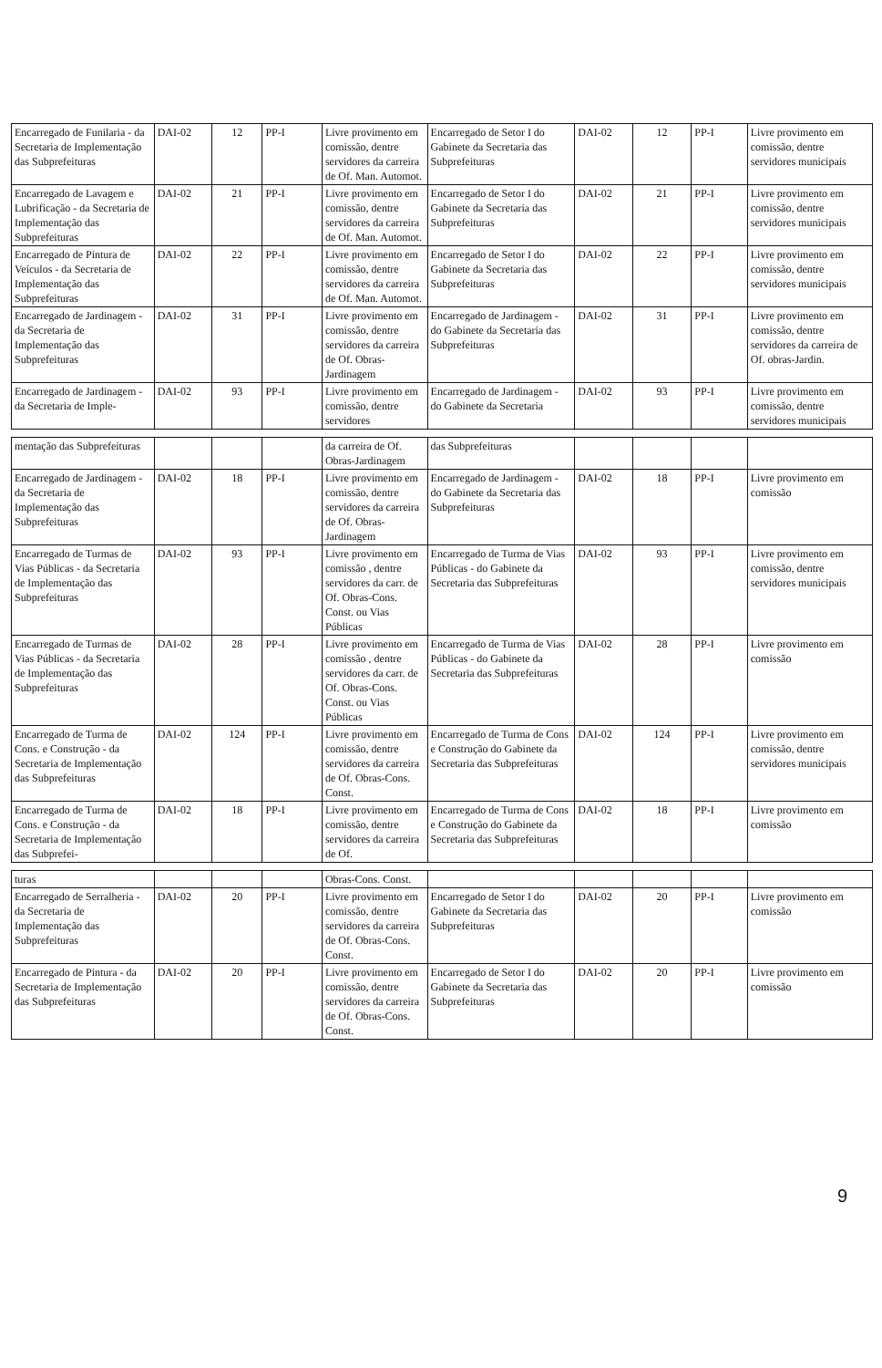| Encarregado de Funilaria - da Secretaria de Implementação das Subprefeituras | DAI-02 | 12 | PP-I | Livre provimento em comissão, dentre servidores da carreira de Of. Man. Automot. | Encarregado de Setor I do Gabinete da Secretaria das Subprefeituras | DAI-02 | 12 | PP-I | Livre provimento em comissão, dentre servidores municipais |
| Encarregado de Lavagem e Lubrificação - da Secretaria de Implementação das Subprefeituras | DAI-02 | 21 | PP-I | Livre provimento em comissão, dentre servidores da carreira de Of. Man. Automot. | Encarregado de Setor I do Gabinete da Secretaria das Subprefeituras | DAI-02 | 21 | PP-I | Livre provimento em comissão, dentre servidores municipais |
| Encarregado de Pintura de Veículos - da Secretaria de Implementação das Subprefeituras | DAI-02 | 22 | PP-I | Livre provimento em comissão, dentre servidores da carreira de Of. Man. Automot. | Encarregado de Setor I do Gabinete da Secretaria das Subprefeituras | DAI-02 | 22 | PP-I | Livre provimento em comissão, dentre servidores municipais |
| Encarregado de Jardinagem - da Secretaria de Implementação das Subprefeituras | DAI-02 | 31 | PP-I | Livre provimento em comissão, dentre servidores da carreira de Of. Obras-Jardinagem | Encarregado de Jardinagem - do Gabinete da Secretaria das Subprefeituras | DAI-02 | 31 | PP-I | Livre provimento em comissão, dentre servidores da carreira de Of. obras-Jardin. |
| Encarregado de Jardinagem - da Secretaria de Imple- | DAI-02 | 93 | PP-I | Livre provimento em comissão, dentre servidores | Encarregado de Jardinagem - do Gabinete da Secretaria | DAI-02 | 93 | PP-I | Livre provimento em comissão, dentre servidores municipais |
| mentação das Subprefeituras | | | | da carreira de Of. Obras-Jardinagem | das Subprefeituras | | | | |
| Encarregado de Jardinagem - da Secretaria de Implementação das Subprefeituras | DAI-02 | 18 | PP-I | Livre provimento em comissão, dentre servidores da carreira de Of. Obras-Jardinagem | Encarregado de Jardinagem - do Gabinete da Secretaria das Subprefeituras | DAI-02 | 18 | PP-I | Livre provimento em comissão |
| Encarregado de Turmas de Vias Públicas - da Secretaria de Implementação das Subprefeituras | DAI-02 | 93 | PP-I | Livre provimento em comissão , dentre servidores da carr. de Of. Obras-Cons. Const. ou Vias Públicas | Encarregado de Turma de Vias Públicas - do Gabinete da Secretaria das Subprefeituras | DAI-02 | 93 | PP-I | Livre provimento em comissão, dentre servidores municipais |
| Encarregado de Turmas de Vias Públicas - da Secretaria de Implementação das Subprefeituras | DAI-02 | 28 | PP-I | Livre provimento em comissão , dentre servidores da carr. de Of. Obras-Cons. Const. ou Vias Públicas | Encarregado de Turma de Vias Públicas - do Gabinete da Secretaria das Subprefeituras | DAI-02 | 28 | PP-I | Livre provimento em comissão |
| Encarregado de Turma de Cons. e Construção - da Secretaria de Implementação das Subprefeituras | DAI-02 | 124 | PP-I | Livre provimento em comissão, dentre servidores da carreira de Of. Obras-Cons. Const. | Encarregado de Turma de Cons e Construção do Gabinete da Secretaria das Subprefeituras | DAI-02 | 124 | PP-I | Livre provimento em comissão, dentre servidores municipais |
| Encarregado de Turma de Cons. e Construção - da Secretaria de Implementação das Subprefei- | DAI-02 | 18 | PP-I | Livre provimento em comissão, dentre servidores da carreira de Of. | Encarregado de Turma de Cons e Construção do Gabinete da Secretaria das Subprefeituras | DAI-02 | 18 | PP-I | Livre provimento em comissão |
| turas | | | | Obras-Cons. Const. | | | | | |
| Encarregado de Serralheria - da Secretaria de Implementação das Subprefeituras | DAI-02 | 20 | PP-I | Livre provimento em comissão, dentre servidores da carreira de Of. Obras-Cons. Const. | Encarregado de Setor I do Gabinete da Secretaria das Subprefeituras | DAI-02 | 20 | PP-I | Livre provimento em comissão |
| Encarregado de Pintura - da Secretaria de Implementação das Subprefeituras | DAI-02 | 20 | PP-I | Livre provimento em comissão, dentre servidores da carreira de Of. Obras-Cons. Const. | Encarregado de Setor I do Gabinete da Secretaria das Subprefeituras | DAI-02 | 20 | PP-I | Livre provimento em comissão |
9